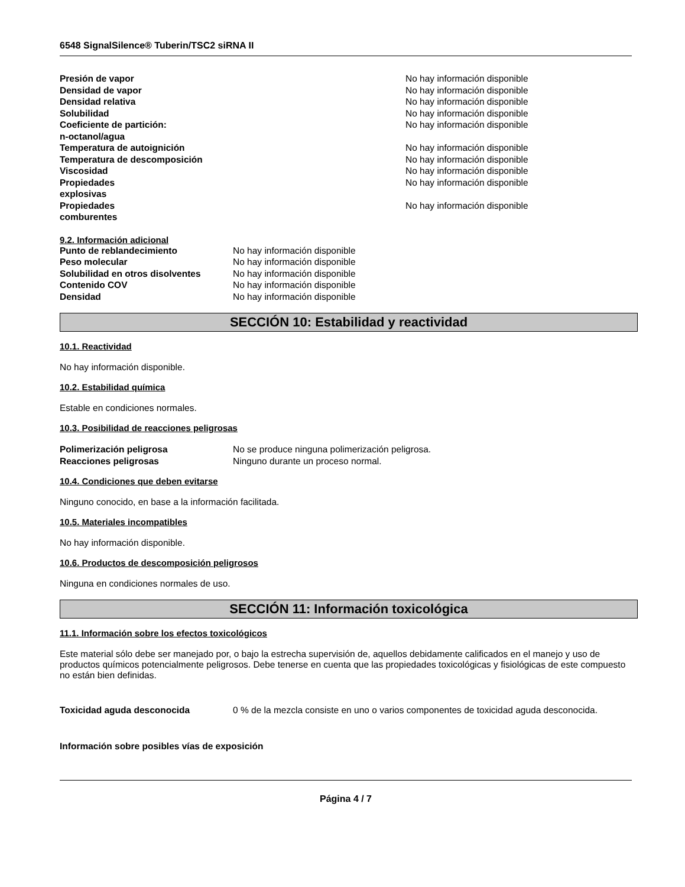6548 SignalSilence® Tuberin/TSC2 siRNA II
| Presión de vapor | No hay información disponible |
| Densidad de vapor | No hay información disponible |
| Densidad relativa | No hay información disponible |
| Solubilidad | No hay información disponible |
| Coeficiente de partición: n-octanol/agua | No hay información disponible |
| Temperatura de autoignición | No hay información disponible |
| Temperatura de descomposición | No hay información disponible |
| Viscosidad | No hay información disponible |
| Propiedades explosivas | No hay información disponible |
| Propiedades comburentes | No hay información disponible |
9.2. Información adicional
| Punto de reblandecimiento | No hay información disponible |
| Peso molecular | No hay información disponible |
| Solubilidad en otros disolventes | No hay información disponible |
| Contenido COV | No hay información disponible |
| Densidad | No hay información disponible |
SECCIÓN 10: Estabilidad y reactividad
10.1. Reactividad
No hay información disponible.
10.2. Estabilidad química
Estable en condiciones normales.
10.3. Posibilidad de reacciones peligrosas
| Polimerización peligrosa | No se produce ninguna polimerización peligrosa. |
| Reacciones peligrosas | Ninguno durante un proceso normal. |
10.4. Condiciones que deben evitarse
Ninguno conocido, en base a la información facilitada.
10.5. Materiales incompatibles
No hay información disponible.
10.6. Productos de descomposición peligrosos
Ninguna en condiciones normales de uso.
SECCIÓN 11: Información toxicológica
11.1. Información sobre los efectos toxicológicos
Este material sólo debe ser manejado por, o bajo la estrecha supervisión de, aquellos debidamente calificados en el manejo y uso de productos químicos potencialmente peligrosos. Debe tenerse en cuenta que las propiedades toxicológicas y fisiológicas de este compuesto no están bien definidas.
| Toxicidad aguda desconocida | 0 % de la mezcla consiste en uno o varios componentes de toxicidad aguda desconocida. |
Información sobre posibles vías de exposición
Página 4 / 7